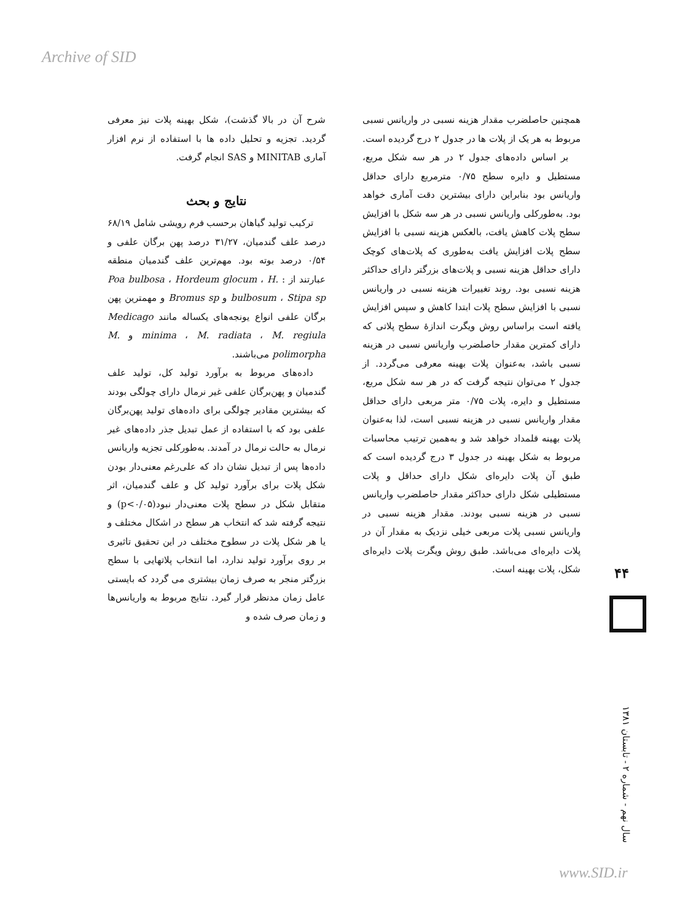Archive of SID
شرح آن در بالا گذشت)، شکل بهینه پلات نیز معرفی گردید. تجزیه و تحلیل داده ها با استفاده از نرم افزار آماری MINITAB و SAS انجام گرفت.
نتایج و بحث
ترکیب تولید گیاهان برحسب فرم رویشی شامل ۶۸/۱۹ درصد علف گندمیان، ۳۱/۲۷ درصد پهن برگان علفی و ۰/۵۴ درصد بوته بود. مهم‌ترین علف گندمیان منطقه عبارتند از : Poa bulbosa ، Hordeum glocum ، H. bulbosum ، Stipa sp و Bromus sp و مهمترین پهن برگان علفی انواع یونجه‌های یکساله مانند Medicago minima ، M. radiata ، M. regiula و M. polimorpha می‌باشند.
داده‌های مربوط به برآورد تولید کل، تولید علف گندمیان و پهن‌برگان علفی غیر نرمال دارای چولگی بودند که بیشترین مقادیر چولگی برای داده‌های تولید پهن‌برگان علفی بود که با استفاده از عمل تبدیل جذر داده‌های غیر نرمال به حالت نرمال در آمدند. به‌طورکلی تجزیه واریانس داده‌ها پس از تبدیل نشان داد که علی‌رغم معنی‌دار بودن شکل پلات برای برآورد تولید کل و علف گندمیان، اثر متقابل شکل در سطح پلات معنی‌دار نبود(p<۰/۰۵) و نتیجه گرفته شد که انتخاب هر سطح در اشکال مختلف و یا هر شکل پلات در سطوح مختلف در این تحقیق تاثیری بر روی برآورد تولید ندارد، اما انتخاب پلاتهایی با سطح بزرگتر منجر به صرف زمان بیشتری می گردد که بایستی عامل زمان مدنظر قرار گیرد. نتایج مربوط به واریانس‌ها و زمان صرف شده و
همچنین حاصلضرب مقدار هزینه نسبی در واریانس نسبی مربوط به هر یک از پلات ها در جدول ۲ درج گردیده است.
بر اساس داده‌های جدول ۲ در هر سه شکل مربع، مستطیل و دایره سطح ۰/۷۵ مترمربع دارای حداقل واریانس بود بنابراین دارای بیشترین دقت آماری خواهد بود. به‌طورکلی واریانس نسبی در هر سه شکل با افزایش سطح پلات کاهش یافت، بالعکس هزینه نسبی با افزایش سطح پلات افزایش یافت به‌طوری که پلات‌های کوچک دارای حداقل هزینه نسبی و پلات‌های بزرگتر دارای حداکثر هزینه نسبی بود. روند تغییرات هزینه نسبی در واریانس نسبی با افزایش سطح پلات ابتدا کاهش و سپس افزایش یافته است براساس روش ویگرت اندازهٔ سطح پلاتی که دارای کمترین مقدار حاصلضرب واریانس نسبی در هزینه نسبی باشد، به‌عنوان پلات بهینه معرفی می‌گردد. از جدول ۲ می‌توان نتیجه گرفت که در هر سه شکل مربع، مستطیل و دایره، پلات ۰/۷۵ متر مربعی دارای حداقل مقدار واریانس نسبی در هزینه نسبی است، لذا به‌عنوان پلات بهینه قلمداد خواهد شد و به‌همین ترتیب محاسبات مربوط به شکل بهینه در جدول ۳ درج گردیده است که طبق آن پلات دایره‌ای شکل دارای حداقل و پلات مستطیلی شکل دارای حداکثر مقدار حاصلضرب واریانس نسبی در هزینه نسبی بودند. مقدار هزینه نسبی در واریانس نسبی پلات مربعی خیلی نزدیک به مقدار آن در پلات دایره‌ای می‌باشد. طبق روش ویگرت پلات دایره‌ای شکل، پلات بهینه است.
۴۴
سال نهم - شماره ۲ - تابستان ۱۳۸۱
www.SID.ir